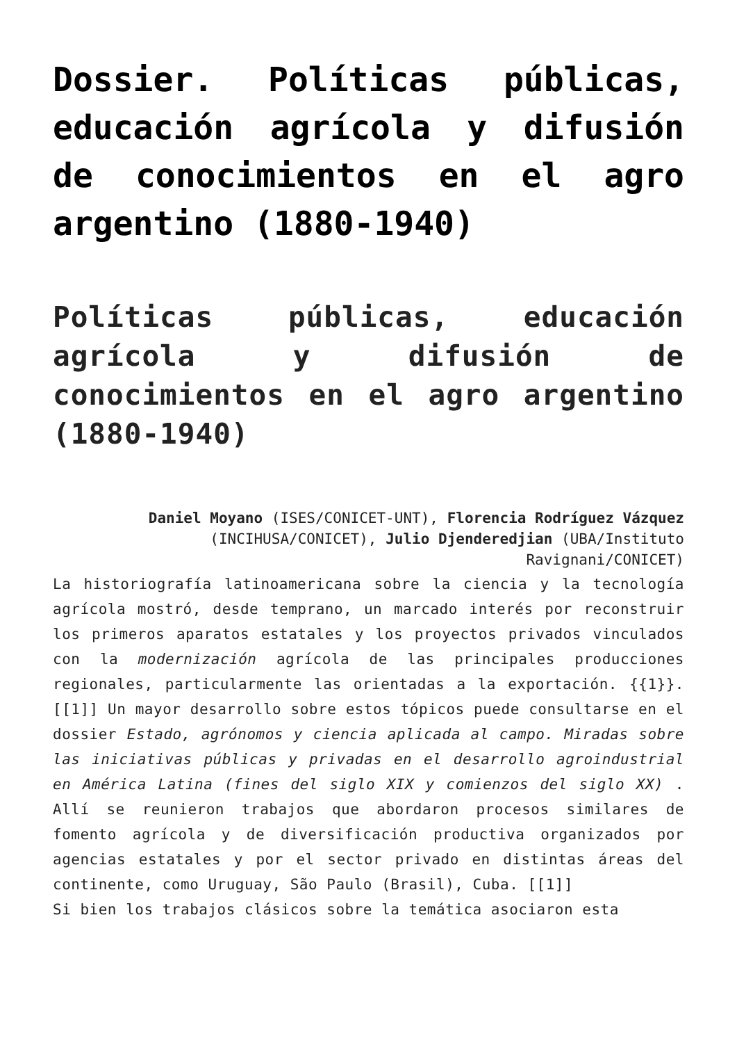Dossier. Políticas públicas, educación agrícola y difusión de conocimientos en el agro argentino (1880-1940)
Políticas públicas, educación agrícola y difusión de conocimientos en el agro argentino (1880-1940)
Daniel Moyano (ISES/CONICET-UNT), Florencia Rodríguez Vázquez (INCIHUSA/CONICET), Julio Djenderedjian (UBA/Instituto Ravignani/CONICET)
La historiografía latinoamericana sobre la ciencia y la tecnología agrícola mostró, desde temprano, un marcado interés por reconstruir los primeros aparatos estatales y los proyectos privados vinculados con la modernización agrícola de las principales producciones regionales, particularmente las orientadas a la exportación. {{1}}.[[1]] Un mayor desarrollo sobre estos tópicos puede consultarse en el dossier Estado, agrónomos y ciencia aplicada al campo. Miradas sobre las iniciativas públicas y privadas en el desarrollo agroindustrial en América Latina (fines del siglo XIX y comienzos del siglo XX) . Allí se reunieron trabajos que abordaron procesos similares de fomento agrícola y de diversificación productiva organizados por agencias estatales y por el sector privado en distintas áreas del continente, como Uruguay, São Paulo (Brasil), Cuba. [[1]]
Si bien los trabajos clásicos sobre la temática asociaron esta